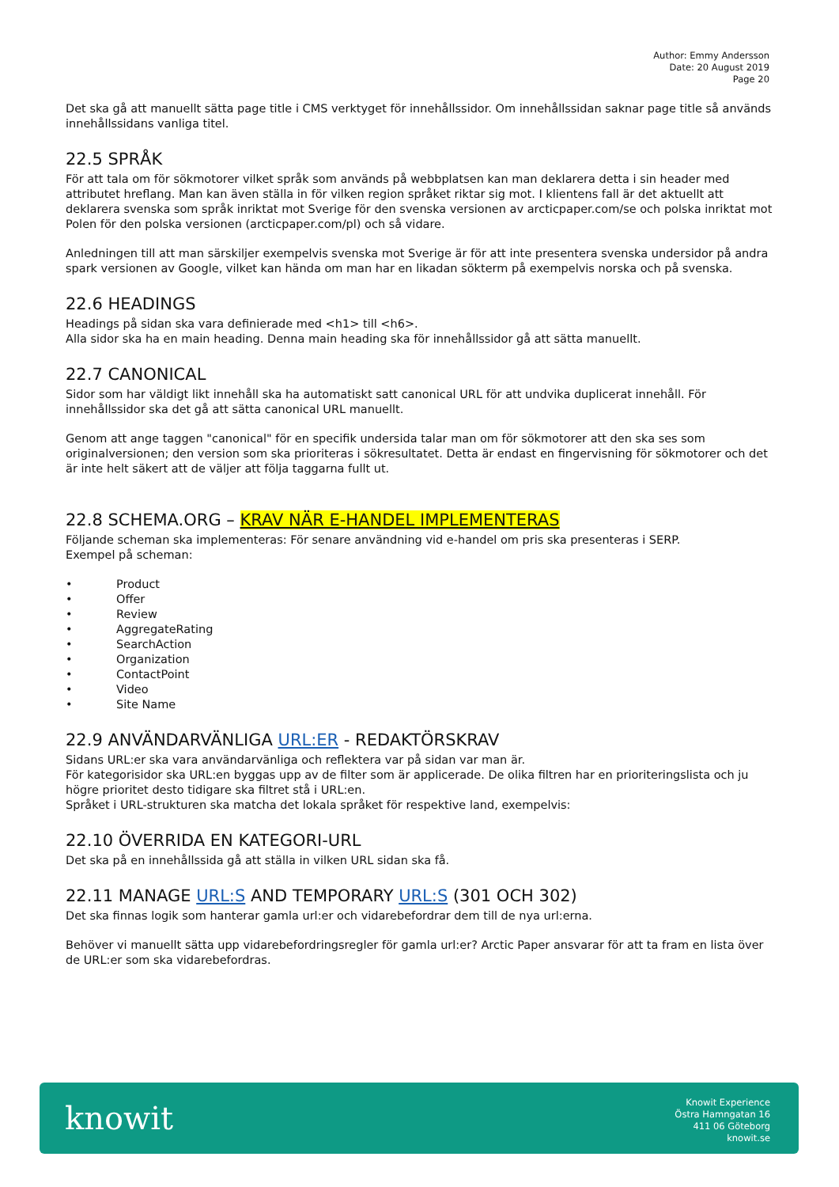Author: Emmy Andersson
Date: 20 August 2019
Page 20
Det ska gå att manuellt sätta page title i CMS verktyget för innehållssidor. Om innehållssidan saknar page title så används innehållssidans vanliga titel.
22.5 SPRÅK
För att tala om för sökmotorer vilket språk som används på webbplatsen kan man deklarera detta i sin header med attributet hreflang. Man kan även ställa in för vilken region språket riktar sig mot. I klientens fall är det aktuellt att deklarera svenska som språk inriktat mot Sverige för den svenska versionen av arcticpaper.com/se och polska inriktat mot Polen för den polska versionen (arcticpaper.com/pl) och så vidare.
Anledningen till att man särskiljer exempelvis svenska mot Sverige är för att inte presentera svenska undersidor på andra spark versionen av Google, vilket kan hända om man har en likadan sökterm på exempelvis norska och på svenska.
22.6 HEADINGS
Headings på sidan ska vara definierade med <h1> till <h6>.
Alla sidor ska ha en main heading. Denna main heading ska för innehållssidor gå att sätta manuellt.
22.7 CANONICAL
Sidor som har väldigt likt innehåll ska ha automatiskt satt canonical URL för att undvika duplicerat innehåll. För innehållssidor ska det gå att sätta canonical URL manuellt.
Genom att ange taggen "canonical" för en specifik undersida talar man om för sökmotorer att den ska ses som originalversionen; den version som ska prioriteras i sökresultatet. Detta är endast en fingervisning för sökmotorer och det är inte helt säkert att de väljer att följa taggarna fullt ut.
22.8 SCHEMA.ORG – KRAV NÄR E-HANDEL IMPLEMENTERAS
Följande scheman ska implementeras: För senare användning vid e-handel om pris ska presenteras i SERP.
Exempel på scheman:
• Product
• Offer
• Review
• AggregateRating
• SearchAction
• Organization
• ContactPoint
• Video
• Site Name
22.9 ANVÄNDARVÄNLIGA URL:ER - REDAKTÖRSKRAV
Sidans URL:er ska vara användarvänliga och reflektera var på sidan var man är.
För kategorisidor ska URL:en byggas upp av de filter som är applicerade. De olika filtren har en prioriteringslista och ju högre prioritet desto tidigare ska filtret stå i URL:en.
Språket i URL-strukturen ska matcha det lokala språket för respektive land, exempelvis:
22.10 ÖVERRIDA EN KATEGORI-URL
Det ska på en innehållssida gå att ställa in vilken URL sidan ska få.
22.11 MANAGE URL:S AND TEMPORARY URL:S (301 OCH 302)
Det ska finnas logik som hanterar gamla url:er och vidarebefordrar dem till de nya url:erna.
Behöver vi manuellt sätta upp vidarebefordringsregler för gamla url:er? Arctic Paper ansvarar för att ta fram en lista över de URL:er som ska vidarebefordras.
knowit
Knowit Experience
Östra Hamngatan 16
411 06 Göteborg
knowit.se